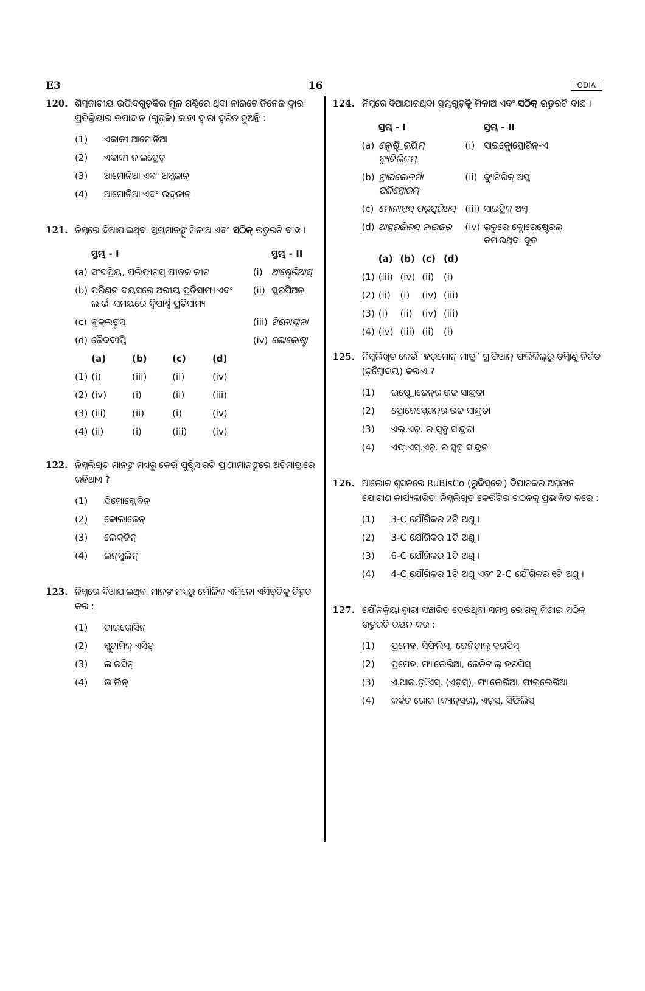E3 16 ODIA
120. ଶିମ୍ବଜାତୀୟ ଉଦ୍ଭିଦଗୁଡ଼ିକର ମୂଳ ଗଣ୍ଠିରେ ଥିବା ନାଇଟୋଜିନେଜ ଦ୍ୱାରା ପ୍ରତିକ୍ରିୟାର ଉପାଦାନ (ଗୁଡ଼ିକ) କାହା ଦ୍ୱାରା ଦ୍ୱରିତ ହୁଅନ୍ତି :
(1) ଏକାକୀ ଆମୋନିଆ
(2) ଏକାକୀ ନାଇଟ୍ରେଟ୍
(3) ଆମୋନିଆ ଏବଂ ଅମ୍ଳଜାନ୍
(4) ଆମୋନିଆ ଏବଂ ଉଦ୍‌ଜାନ୍
121. ନିମ୍ନରେ ଦିଆଯାଇଥିବା ସ୍ତମ୍ଭମାନଙ୍କୁ ମିଳାଅ ଏବଂ ସଠିକ୍ ଉତ୍ତରଟି ବାଛ ।
| | ସ୍ତମ୍ଭ - I | | | | | ସ୍ତମ୍ଭ - II |
| --- | --- | --- | --- | --- | --- | --- |
| (a) | ସଂଘପ୍ରିୟ, ପଲିଫାଗସ୍ ପୀଡ଼କ କୀଟ | | | | (i) | ଆଷ୍ଟେରିଆସ୍ |
| (b) | ପରିଣତ ବୟସରେ ଅରୀୟ ପ୍ରତିସାମ୍ୟ ଏବଂ ଲାର୍ଭା ସମୟରେ ଦ୍ୱିପାର୍ଶ୍ୱ ପ୍ରତିସାମ୍ୟ | | | | (ii) | ସ୍କରପିଅନ୍ |
| (c) | ବୁକ୍‌ଲଙ୍ଗସ୍ | | | | (iii) | ଟିନୋପ୍ଲାନା |
| (d) | ଜୈବଦୀପ୍ତି | | | | (iv) | ଲୋକୋଷ୍ଟା |
| | (a) | (b) | (c) | (d) | | |
| (1) | (i) | (iii) | (ii) | (iv) | | |
| (2) | (iv) | (i) | (ii) | (iii) | | |
| (3) | (iii) | (ii) | (i) | (iv) | | |
| (4) | (ii) | (i) | (iii) | (iv) | | |
122. ନିମ୍ନଲିଖିତ ମାନଙ୍କ ମଧ୍ୟରୁ କେଉଁ ପୁଷ୍ଟିସାରଟି ପ୍ରାଣୀମାନଙ୍କରେ ଅତିମାତ୍ରାରେ ରହିଥାଏ ?
(1) ହିମୋଗ୍ଲୋବିନ୍
(2) କୋଲାଜେନ୍
(3) ଲେକ୍‌ଟିନ୍
(4) ଇନ୍‌ସୁଲିନ୍
123. ନିମ୍ନରେ ଦିଆଯାଇଥିବା ମାନଙ୍କ ମଧ୍ୟରୁ ମୌଳିକ ଏମିନୋ ଏସିଡ୍‌ଟିକୁ ଚିହ୍ନଟ କର :
(1) ଟାଇରୋସିନ୍
(2) ଗ୍ଲୁଟାମିକ୍ ଏସିଡ୍
(3) ଲାଇସିନ୍
(4) ଭାଲିନ୍
124. ନିମ୍ନରେ ଦିଆଯାଇଥିବା ସ୍ତମ୍ଭଗୁଡ଼ିକୁ ମିଳାଅ ଏବଂ ସଠିକ୍ ଉତ୍ତରଟି ବାଛ ।
| | ସ୍ତମ୍ଭ - I | | | | | ସ୍ତମ୍ଭ - II |
| --- | --- | --- | --- | --- | --- | --- |
| (a) | କ୍ଲୋଷ୍ଟ୍ରିଡ଼ିୟମ୍ ବ୍ୟୁଟିଲିକମ୍ | | | | (i) | ସାଇକ୍ଲୋସ୍ପୋରିନ୍-ଏ |
| (b) | ଟ୍ରାଇକୋଡ଼ର୍ମା ପଲିସ୍ପୋରମ୍ | | | | (ii) | ବ୍ୟୁଟିରିକ୍ ଅମ୍ଳ |
| (c) | ମୋନାସ୍କସ୍ ପର୍‌ପୁରିଅସ୍ | | | | (iii) | ସାଇଟ୍ରିକ୍ ଅମ୍ଳ |
| (d) | ଆସ୍ପର୍‌ଜିଲସ୍ ନାଇଜର୍ | | | | (iv) | ରକ୍ତରେ କ୍ଲୋରେଷ୍ଟେରଲ୍ କମାଉଥିବା ଦୂତ |
| | (a) | (b) | (c) | (d) | | |
| (1) | (iii) | (iv) | (ii) | (i) | | |
| (2) | (ii) | (i) | (iv) | (iii) | | |
| (3) | (i) | (ii) | (iv) | (iii) | | |
| (4) | (iv) | (iii) | (ii) | (i) | | |
125. ନିମ୍ନଲିଖିତ କେଉଁ ‘ହର୍‌ମୋନ୍ ମାତ୍ରା’ ଗ୍ରାଫିଆନ୍ ଫଲିକିଲ୍‌ରୁ ଡ଼ିମ୍ବାଣୁ ନିର୍ଗତ (ଡ଼ିମ୍ବୋଦୟ) କରାଏ ?
(1) ଇଷ୍ଟ୍ରୋଜେନ୍‌ର ଉଚ୍ଚ ସାନ୍ଦ୍ରତା
(2) ପ୍ରୋଜେସ୍ଟେରନ୍‌ର ଉଚ୍ଚ ସାନ୍ଦ୍ରତା
(3) ଏଲ୍.ଏଚ୍. ର ସ୍ୱଳ୍ପ ସାନ୍ଦ୍ରତା
(4) ଏଫ୍.ଏସ୍.ଏଚ୍. ର ସ୍ୱଳ୍ପ ସାନ୍ଦ୍ରତା
126. ଆଲୋକ ଶ୍ୱସନରେ RuBisCo (ରୁବିସ୍‌କୋ) ବିପାଚକର ଅମ୍ଳଜାନ ଯୋଗାଣ କାର୍ଯ୍ୟକାରିତା ନିମ୍ନଲିଖିତ କେଉଁଟିର ଗଠନକୁ ପ୍ରଭାବିତ କରେ :
(1) 3-C ଯୌଗିକର 2ଟି ଅଣୁ ।
(2) 3-C ଯୌଗିକର 1ଟି ଅଣୁ ।
(3) 6-C ଯୌଗିକର 1ଟି ଅଣୁ ।
(4) 4-C ଯୌଗିକର 1ଟି ଅଣୁ ଏବଂ 2-C ଯୌଗିକର ୧ଟି ଅଣୁ ।
127. ଯୌନକ୍ରିୟା ଦ୍ୱାରା ସଞ୍ଚାରିତ ହେଉଥିବା ସମସ୍ତ ରୋଗକୁ ମିଶାଇ ସଠିକ୍ ଉତ୍ତରଟି ଚୟନ କର :
(1) ପ୍ରମେହ, ସିଫିଲିସ୍, ଜେନିଟାଲ୍ ହରପିସ୍
(2) ପ୍ରମେହ, ମ୍ୟାଲେରିଆ, ଜେନିଟାଲ୍ ହରପିସ୍
(3) ଏ.ଆଇ.ଡ଼ି.ଏସ୍. (ଏଡ଼ସ୍), ମ୍ୟାଲେରିଆ, ଫାଇଲେରିଆ
(4) କର୍କଟ ରୋଗ (କ୍ୟାନ୍‌ସର), ଏଡ଼ସ୍, ସିଫିଲିସ୍